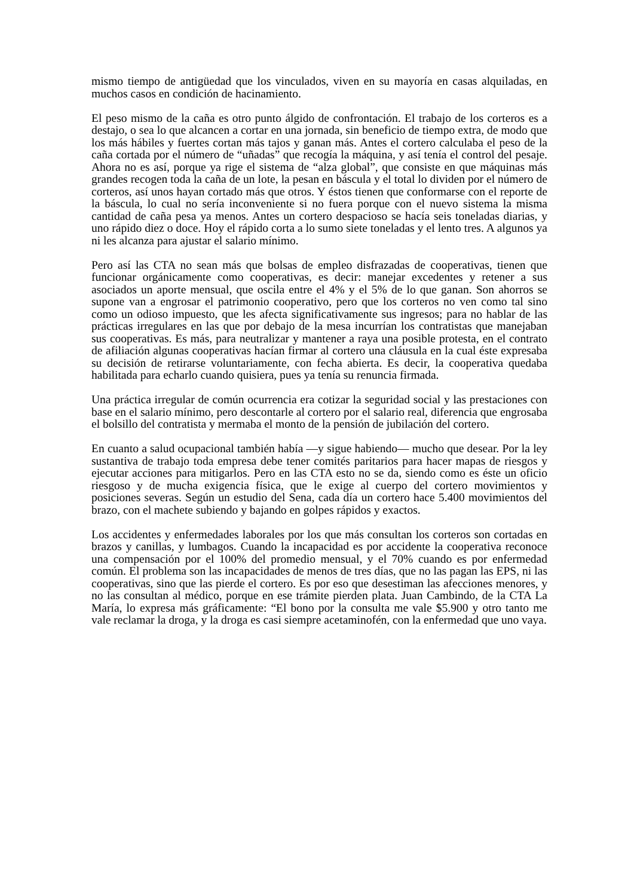mismo tiempo de antigüedad que los vinculados, viven en su mayoría en casas alquiladas, en muchos casos en condición de hacinamiento.
El peso mismo de la caña es otro punto álgido de confrontación. El trabajo de los corteros es a destajo, o sea lo que alcancen a cortar en una jornada, sin beneficio de tiempo extra, de modo que los más hábiles y fuertes cortan más tajos y ganan más. Antes el cortero calculaba el peso de la caña cortada por el número de “uñadas” que recogía la máquina, y así tenía el control del pesaje. Ahora no es así, porque ya rige el sistema de “alza global”, que consiste en que máquinas más grandes recogen toda la caña de un lote, la pesan en báscula y el total lo dividen por el número de corteros, así unos hayan cortado más que otros. Y éstos tienen que conformarse con el reporte de la báscula, lo cual no sería inconveniente si no fuera porque con el nuevo sistema la misma cantidad de caña pesa ya menos. Antes un cortero despacioso se hacía seis toneladas diarias, y uno rápido diez o doce. Hoy el rápido corta a lo sumo siete toneladas y el lento tres. A algunos ya ni les alcanza para ajustar el salario mínimo.
Pero así las CTA no sean más que bolsas de empleo disfrazadas de cooperativas, tienen que funcionar orgánicamente como cooperativas, es decir: manejar excedentes y retener a sus asociados un aporte mensual, que oscila entre el 4% y el 5% de lo que ganan. Son ahorros se supone van a engrosar el patrimonio cooperativo, pero que los corteros no ven como tal sino como un odioso impuesto, que les afecta significativamente sus ingresos; para no hablar de las prácticas irregulares en las que por debajo de la mesa incurrían los contratistas que manejaban sus cooperativas. Es más, para neutralizar y mantener a raya una posible protesta, en el contrato de afiliación algunas cooperativas hacían firmar al cortero una cláusula en la cual éste expresaba su decisión de retirarse voluntariamente, con fecha abierta. Es decir, la cooperativa quedaba habilitada para echarlo cuando quisiera, pues ya tenía su renuncia firmada.
Una práctica irregular de común ocurrencia era cotizar la seguridad social y las prestaciones con base en el salario mínimo, pero descontarle al cortero por el salario real, diferencia que engrosaba el bolsillo del contratista y mermaba el monto de la pensión de jubilación del cortero.
En cuanto a salud ocupacional también había —y sigue habiendo— mucho que desear. Por la ley sustantiva de trabajo toda empresa debe tener comités paritarios para hacer mapas de riesgos y ejecutar acciones para mitigarlos. Pero en las CTA esto no se da, siendo como es éste un oficio riesgoso y de mucha exigencia física, que le exige al cuerpo del cortero movimientos y posiciones severas. Según un estudio del Sena, cada día un cortero hace 5.400 movimientos del brazo, con el machete subiendo y bajando en golpes rápidos y exactos.
Los accidentes y enfermedades laborales por los que más consultan los corteros son cortadas en brazos y canillas, y lumbagos. Cuando la incapacidad es por accidente la cooperativa reconoce una compensación por el 100% del promedio mensual, y el 70% cuando es por enfermedad común. El problema son las incapacidades de menos de tres días, que no las pagan las EPS, ni las cooperativas, sino que las pierde el cortero. Es por eso que desestiman las afecciones menores, y no las consultan al médico, porque en ese trámite pierden plata. Juan Cambindo, de la CTA La María, lo expresa más gráficamente: “El bono por la consulta me vale $5.900 y otro tanto me vale reclamar la droga, y la droga es casi siempre acetaminofén, con la enfermedad que uno vaya.